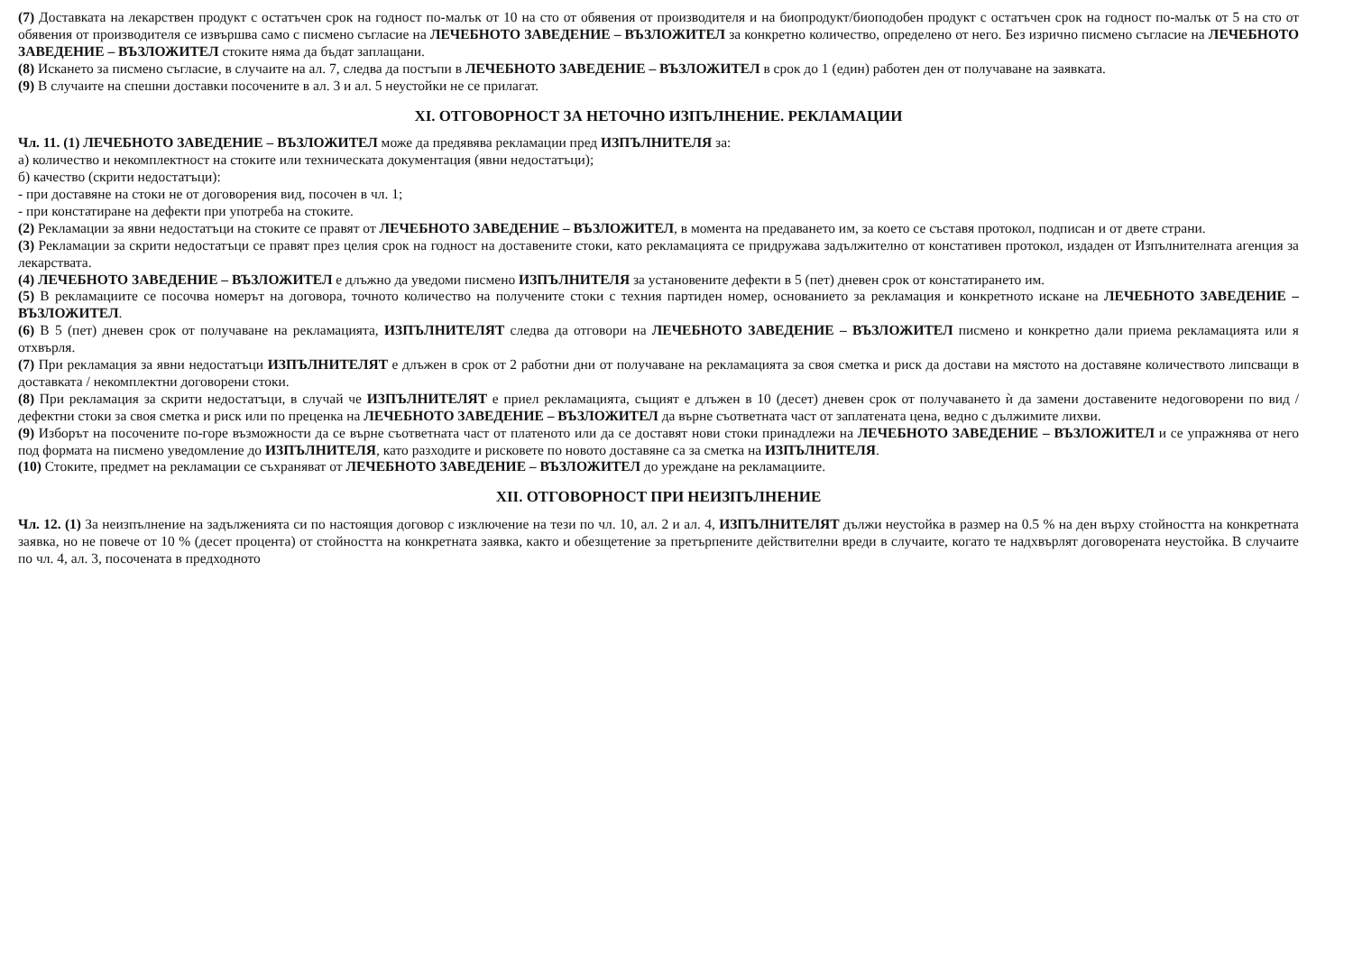(7) Доставката на лекарствен продукт с остатъчен срок на годност по-малък от 10 на сто от обявения от производителя и на биопродукт/биоподобен продукт с остатъчен срок на годност по-малък от 5 на сто от обявения от производителя се извършва само с писмено съгласие на ЛЕЧЕБНОТО ЗАВЕДЕНИЕ – ВЪЗЛОЖИТЕЛ за конкретно количество, определено от него. Без изрично писмено съгласие на ЛЕЧЕБНОТО ЗАВЕДЕНИЕ – ВЪЗЛОЖИТЕЛ стоките няма да бъдат заплащани.
(8) Искането за писмено съгласие, в случаите на ал. 7, следва да постъпи в ЛЕЧЕБНОТО ЗАВЕДЕНИЕ – ВЪЗЛОЖИТЕЛ в срок до 1 (един) работен ден от получаване на заявката.
(9) В случаите на спешни доставки посочените в ал. 3 и ал. 5 неустойки не се прилагат.
XI. ОТГОВОРНОСТ ЗА НЕТОЧНО ИЗПЪЛНЕНИЕ. РЕКЛАМАЦИИ
Чл. 11. (1) ЛЕЧЕБНОТО ЗАВЕДЕНИЕ – ВЪЗЛОЖИТЕЛ може да предявява рекламации пред ИЗПЪЛНИТЕЛЯ за:
а) количество и некомплектност на стоките или техническата документация (явни недостатъци);
б) качество (скрити недостатъци):
- при доставяне на стоки не от договорения вид, посочен в чл. 1;
- при констатиране на дефекти при употреба на стоките.
(2) Рекламации за явни недостатъци на стоките се правят от ЛЕЧЕБНОТО ЗАВЕДЕНИЕ – ВЪЗЛОЖИТЕЛ, в момента на предаването им, за което се съставя протокол, подписан и от двете страни.
(3) Рекламации за скрити недостатъци се правят през целия срок на годност на доставените стоки, като рекламацията се придружава задължително от констативен протокол, издаден от Изпълнителната агенция за лекарствата.
(4) ЛЕЧЕБНОТО ЗАВЕДЕНИЕ – ВЪЗЛОЖИТЕЛ е длъжно да уведоми писмено ИЗПЪЛНИТЕЛЯ за установените дефекти в 5 (пет) дневен срок от констатирането им.
(5) В рекламациите се посочва номерът на договора, точното количество на получените стоки с техния партиден номер, основанието за рекламация и конкретното искане на ЛЕЧЕБНОТО ЗАВЕДЕНИЕ – ВЪЗЛОЖИТЕЛ.
(6) В 5 (пет) дневен срок от получаване на рекламацията, ИЗПЪЛНИТЕЛЯТ следва да отговори на ЛЕЧЕБНОТО ЗАВЕДЕНИЕ – ВЪЗЛОЖИТЕЛ писмено и конкретно дали приема рекламацията или я отхвърля.
(7) При рекламация за явни недостатъци ИЗПЪЛНИТЕЛЯТ е длъжен в срок от 2 работни дни от получаване на рекламацията за своя сметка и риск да достави на мястото на доставяне количеството липсващи в доставката / некомплектни договорени стоки.
(8) При рекламация за скрити недостатъци, в случай че ИЗПЪЛНИТЕЛЯТ е приел рекламацията, същият е длъжен в 10 (десет) дневен срок от получаването ѝ да замени доставените недоговорени по вид / дефектни стоки за своя сметка и риск или по преценка на ЛЕЧЕБНОТО ЗАВЕДЕНИЕ – ВЪЗЛОЖИТЕЛ да върне съответната част от заплатената цена, ведно с дължимите лихви.
(9) Изборът на посочените по-горе възможности да се върне съответната част от платеното или да се доставят нови стоки принадлежи на ЛЕЧЕБНОТО ЗАВЕДЕНИЕ – ВЪЗЛОЖИТЕЛ и се упражнява от него под формата на писмено уведомление до ИЗПЪЛНИТЕЛЯ, като разходите и рисковете по новото доставяне са за сметка на ИЗПЪЛНИТЕЛЯ.
(10) Стоките, предмет на рекламации се съхраняват от ЛЕЧЕБНОТО ЗАВЕДЕНИЕ – ВЪЗЛОЖИТЕЛ до уреждане на рекламациите.
XII. ОТГОВОРНОСТ ПРИ НЕИЗПЪЛНЕНИЕ
Чл. 12. (1) За неизпълнение на задълженията си по настоящия договор с изключение на тези по чл. 10, ал. 2 и ал. 4, ИЗПЪЛНИТЕЛЯТ дължи неустойка в размер на 0.5 % на ден върху стойността на конкретната заявка, но не повече от 10 % (десет процента) от стойността на конкретната заявка, както и обезщетение за претърпените действителни вреди в случаите, когато те надхвърлят договорената неустойка. В случаите по чл. 4, ал. 3, посочената в предходното